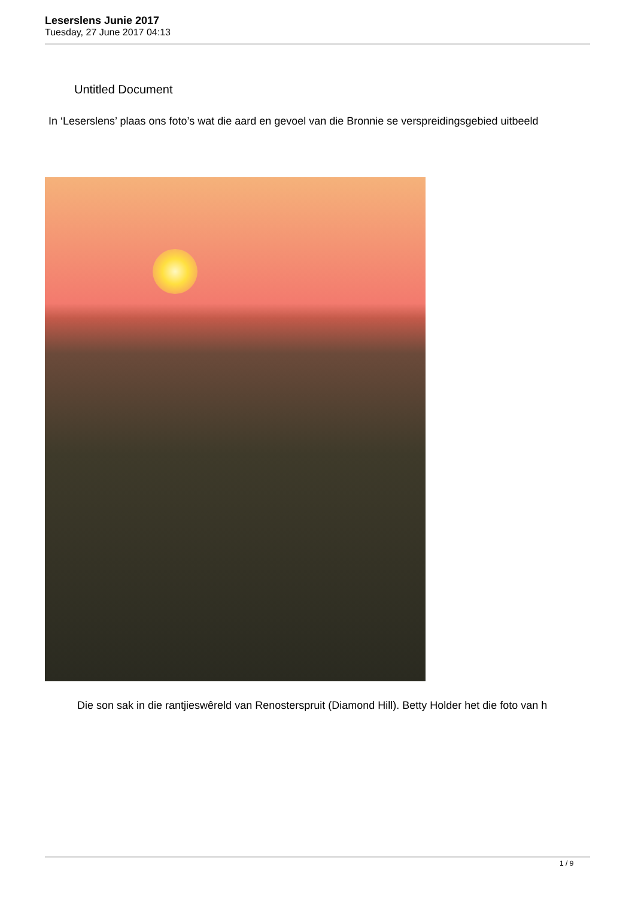Leserslens Junie 2017
Tuesday, 27 June 2017 04:13
Untitled Document
In ‘Leserslens’ plaas ons foto’s wat die aard en gevoel van die Bronnie se verspreidingsgebied uitbeeld
Die son sak in die rantjieswêreld van Renosterspruit (Diamond Hill). Betty Holder het die foto van h
1 / 9